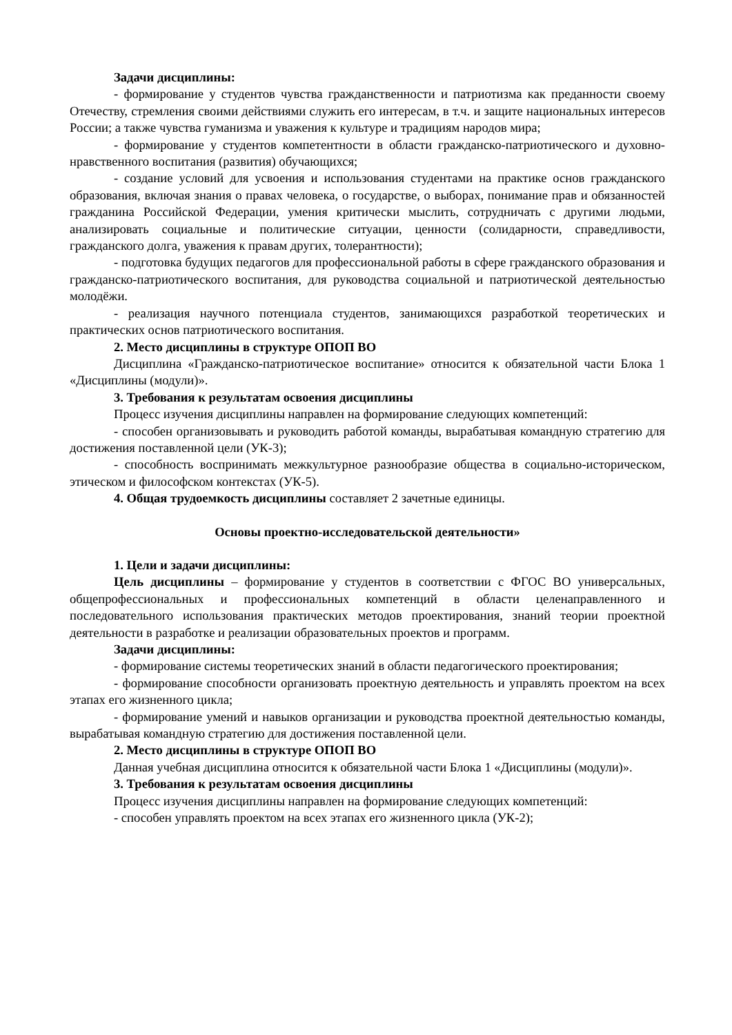Задачи дисциплины:
- формирование у студентов чувства гражданственности и патриотизма как преданности своему Отечеству, стремления своими действиями служить его интересам, в т.ч. и защите национальных интересов России; а также чувства гуманизма и уважения к культуре и традициям народов мира;
- формирование у студентов компетентности в области гражданско-патриотического и духовно-нравственного воспитания (развития) обучающихся;
- создание условий для усвоения и использования студентами на практике основ гражданского образования, включая знания о правах человека, о государстве, о выборах, понимание прав и обязанностей гражданина Российской Федерации, умения критически мыслить, сотрудничать с другими людьми, анализировать социальные и политические ситуации, ценности (солидарности, справедливости, гражданского долга, уважения к правам других, толерантности);
- подготовка будущих педагогов для профессиональной работы в сфере гражданского образования и гражданско-патриотического воспитания, для руководства социальной и патриотической деятельностью молодёжи.
- реализация научного потенциала студентов, занимающихся разработкой теоретических и практических основ патриотического воспитания.
2. Место дисциплины в структуре ОПОП ВО
Дисциплина «Гражданско-патриотическое воспитание» относится к обязательной части Блока 1 «Дисциплины (модули)».
3. Требования к результатам освоения дисциплины
Процесс изучения дисциплины направлен на формирование следующих компетенций:
- способен организовывать и руководить работой команды, вырабатывая командную стратегию для достижения поставленной цели (УК-3);
- способность воспринимать межкультурное разнообразие общества в социально-историческом, этическом и философском контекстах (УК-5).
4. Общая трудоемкость дисциплины составляет 2 зачетные единицы.
Основы проектно-исследовательской деятельности»
1. Цели и задачи дисциплины:
Цель дисциплины – формирование у студентов в соответствии с ФГОС ВО универсальных, общепрофессиональных и профессиональных компетенций в области целенаправленного и последовательного использования практических методов проектирования, знаний теории проектной деятельности в разработке и реализации образовательных проектов и программ.
Задачи дисциплины:
- формирование системы теоретических знаний в области педагогического проектирования;
- формирование способности организовать проектную деятельность и управлять проектом на всех этапах его жизненного цикла;
- формирование умений и навыков организации и руководства проектной деятельностью команды, вырабатывая командную стратегию для достижения поставленной цели.
2. Место дисциплины в структуре ОПОП ВО
Данная учебная дисциплина относится к обязательной части Блока 1 «Дисциплины (модули)».
3. Требования к результатам освоения дисциплины
Процесс изучения дисциплины направлен на формирование следующих компетенций:
- способен управлять проектом на всех этапах его жизненного цикла (УК-2);